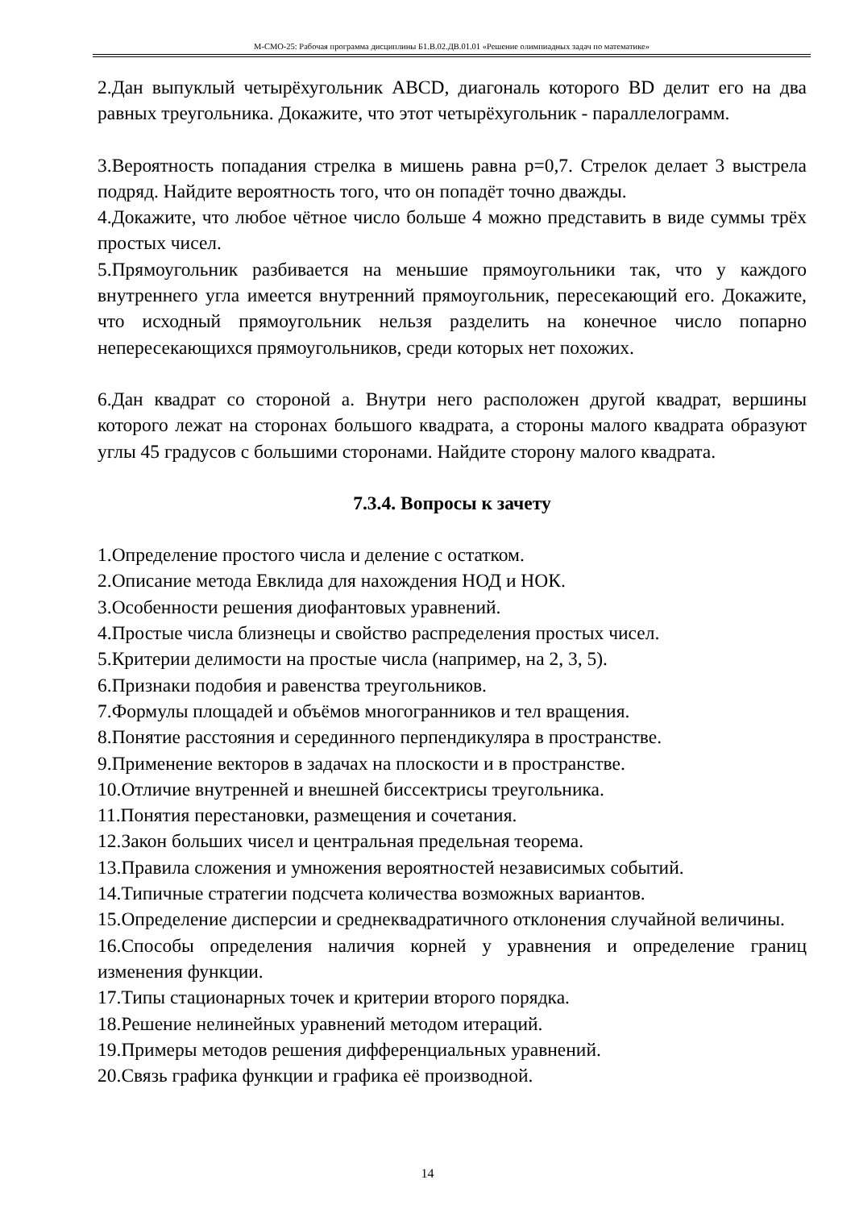М-СМО-25: Рабочая программа дисциплины Б1.В.02.ДВ.01.01 «Решение олимпиадных задач по математике»
2.Дан выпуклый четырёхугольник ABCD, диагональ которого BD делит его на два равных треугольника. Докажите, что этот четырёхугольник - параллелограмм.
3.Вероятность попадания стрелка в мишень равна p=0,7. Стрелок делает 3 выстрела подряд. Найдите вероятность того, что он попадёт точно дважды.
4.Докажите, что любое чётное число больше 4 можно представить в виде суммы трёх простых чисел.
5.Прямоугольник разбивается на меньшие прямоугольники так, что у каждого внутреннего угла имеется внутренний прямоугольник, пересекающий его. Докажите, что исходный прямоугольник нельзя разделить на конечное число попарно непересекающихся прямоугольников, среди которых нет похожих.
6.Дан квадрат со стороной a. Внутри него расположен другой квадрат, вершины которого лежат на сторонах большого квадрата, а стороны малого квадрата образуют углы 45 градусов с большими сторонами. Найдите сторону малого квадрата.
7.3.4. Вопросы к зачету
1.Определение простого числа и деление с остатком.
2.Описание метода Евклида для нахождения НОД и НОК.
3.Особенности решения диофантовых уравнений.
4.Простые числа близнецы и свойство распределения простых чисел.
5.Критерии делимости на простые числа (например, на 2, 3, 5).
6.Признаки подобия и равенства треугольников.
7.Формулы площадей и объёмов многогранников и тел вращения.
8.Понятие расстояния и серединного перпендикуляра в пространстве.
9.Применение векторов в задачах на плоскости и в пространстве.
10.Отличие внутренней и внешней биссектрисы треугольника.
11.Понятия перестановки, размещения и сочетания.
12.Закон больших чисел и центральная предельная теорема.
13.Правила сложения и умножения вероятностей независимых событий.
14.Типичные стратегии подсчета количества возможных вариантов.
15.Определение дисперсии и среднеквадратичного отклонения случайной величины.
16.Способы определения наличия корней у уравнения и определение границ изменения функции.
17.Типы стационарных точек и критерии второго порядка.
18.Решение нелинейных уравнений методом итераций.
19.Примеры методов решения дифференциальных уравнений.
20.Связь графика функции и графика её производной.
14